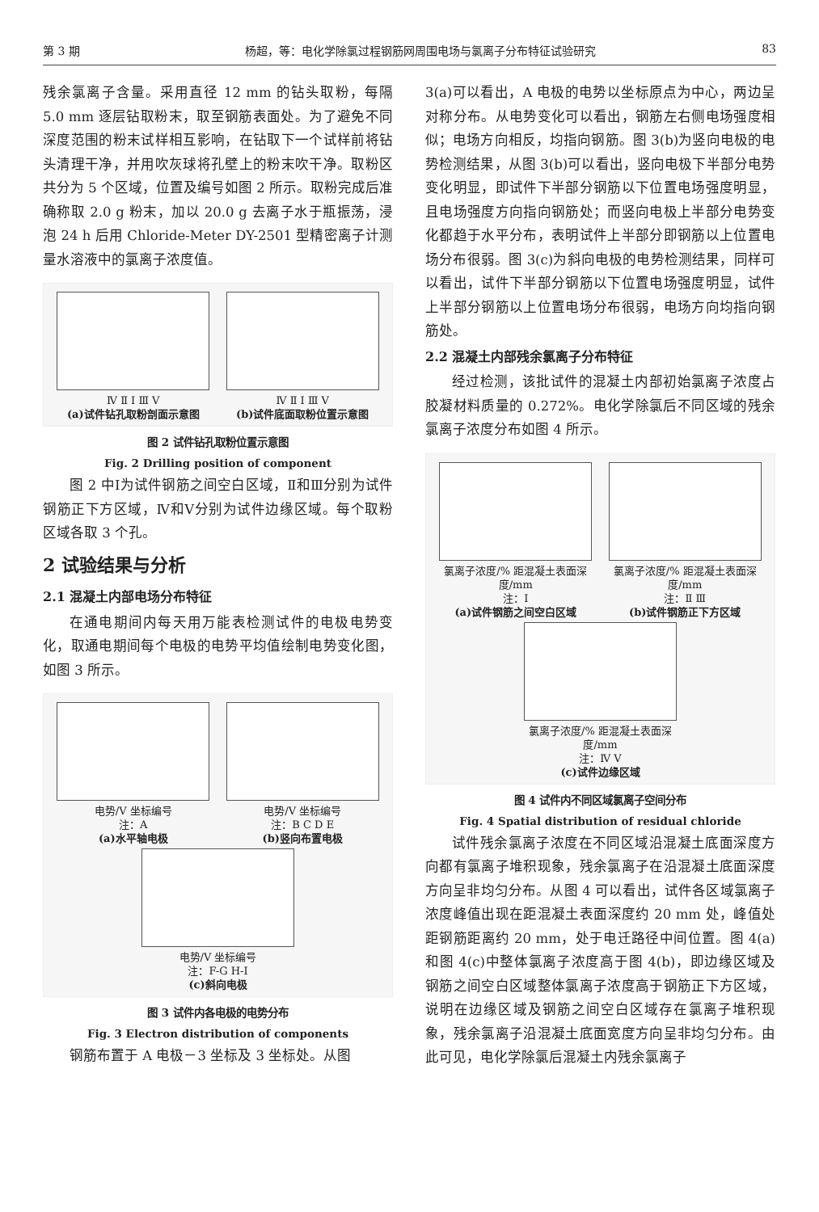第 3 期 杨超，等：电化学除氯过程钢筋网周围电场与氯离子分布特征试验研究 83
残余氯离子含量。采用直径 12 mm 的钻头取粉，每隔 5.0 mm 逐层钻取粉末，取至钢筋表面处。为了避免不同深度范围的粉末试样相互影响，在钻取下一个试样前将钻头清理干净，并用吹灰球将孔壁上的粉末吹干净。取粉区共分为 5 个区域，位置及编号如图 2 所示。取粉完成后准确称取 2.0 g 粉末，加以 20.0 g 去离子水于瓶振荡，浸泡 24 h 后用 Chloride-Meter DY-2501 型精密离子计测量水溶液中的氯离子浓度值。
Ⅳ Ⅱ Ⅰ Ⅲ Ⅴ
(a)试件钻孔取粉剖面示意图
Ⅳ Ⅱ Ⅰ Ⅲ Ⅴ
(b)试件底面取粉位置示意图
图 2 试件钻孔取粉位置示意图
Fig. 2 Drilling position of component
图 2 中Ⅰ为试件钢筋之间空白区域，Ⅱ和Ⅲ分别为试件钢筋正下方区域，Ⅳ和Ⅴ分别为试件边缘区域。每个取粉区域各取 3 个孔。
2 试验结果与分析
2.1 混凝土内部电场分布特征
在通电期间内每天用万能表检测试件的电极电势变化，取通电期间每个电极的电势平均值绘制电势变化图，如图 3 所示。
电势/V 坐标编号
注：A
(a)水平轴电极
电势/V 坐标编号
注：B C D E
(b)竖向布置电极
电势/V 坐标编号
注：F-G H-I
(c)斜向电极
图 3 试件内各电极的电势分布
Fig. 3 Electron distribution of components
钢筋布置于 A 电极－3 坐标及 3 坐标处。从图
3(a)可以看出，A 电极的电势以坐标原点为中心，两边呈对称分布。从电势变化可以看出，钢筋左右侧电场强度相似；电场方向相反，均指向钢筋。图 3(b)为竖向电极的电势检测结果，从图 3(b)可以看出，竖向电极下半部分电势变化明显，即试件下半部分钢筋以下位置电场强度明显，且电场强度方向指向钢筋处；而竖向电极上半部分电势变化都趋于水平分布，表明试件上半部分即钢筋以上位置电场分布很弱。图 3(c)为斜向电极的电势检测结果，同样可以看出，试件下半部分钢筋以下位置电场强度明显，试件上半部分钢筋以上位置电场分布很弱，电场方向均指向钢筋处。
2.2 混凝土内部残余氯离子分布特征
经过检测，该批试件的混凝土内部初始氯离子浓度占胶凝材料质量的 0.272%。电化学除氯后不同区域的残余氯离子浓度分布如图 4 所示。
氯离子浓度/% 距混凝土表面深度/mm
注：Ⅰ
(a)试件钢筋之间空白区域
氯离子浓度/% 距混凝土表面深度/mm
注：Ⅱ Ⅲ
(b)试件钢筋正下方区域
氯离子浓度/% 距混凝土表面深度/mm
注：Ⅳ Ⅴ
(c)试件边缘区域
图 4 试件内不同区域氯离子空间分布
Fig. 4 Spatial distribution of residual chloride
试件残余氯离子浓度在不同区域沿混凝土底面深度方向都有氯离子堆积现象，残余氯离子在沿混凝土底面深度方向呈非均匀分布。从图 4 可以看出，试件各区域氯离子浓度峰值出现在距混凝土表面深度约 20 mm 处，峰值处距钢筋距离约 20 mm，处于电迁路径中间位置。图 4(a)和图 4(c)中整体氯离子浓度高于图 4(b)，即边缘区域及钢筋之间空白区域整体氯离子浓度高于钢筋正下方区域，说明在边缘区域及钢筋之间空白区域存在氯离子堆积现象，残余氯离子沿混凝土底面宽度方向呈非均匀分布。由此可见，电化学除氯后混凝土内残余氯离子